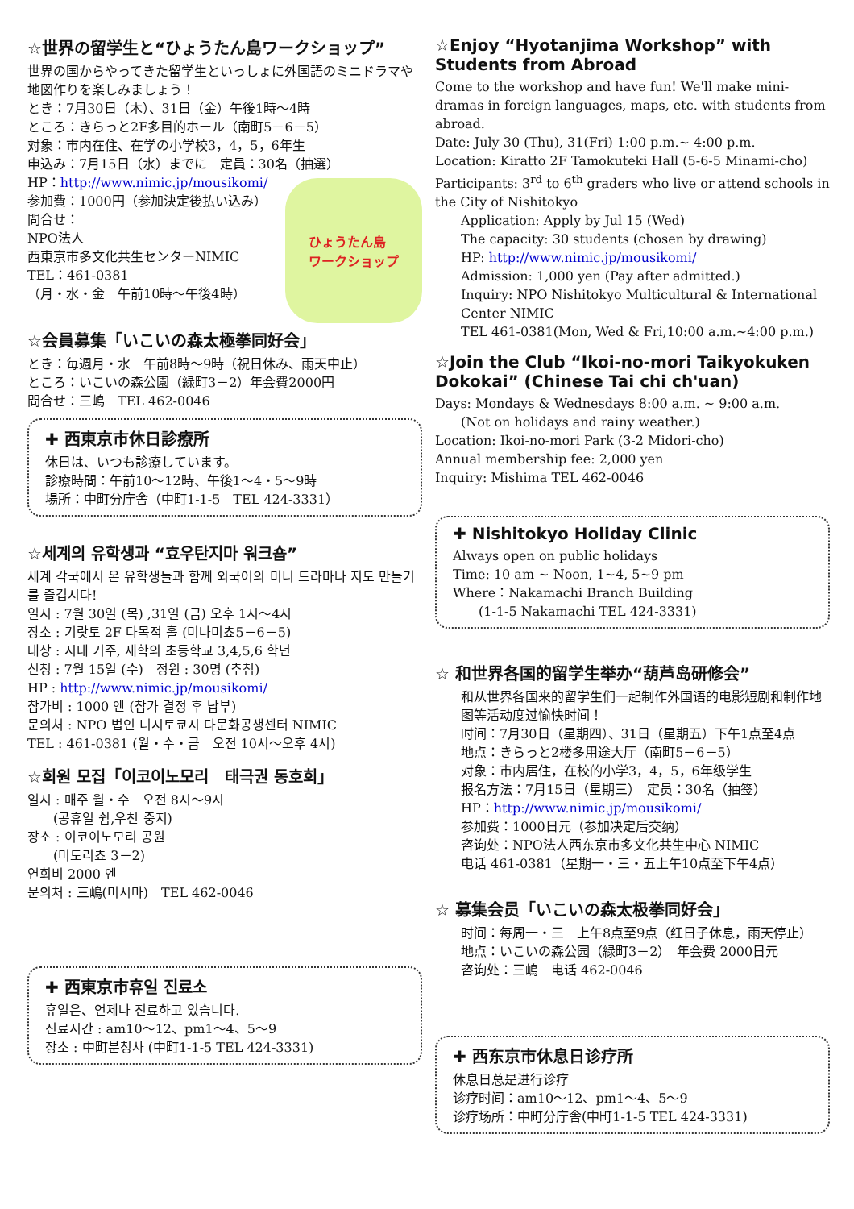☆世界の留学生と“ひょうたん島ワークショップ”
世界の国からやってきた留学生といっしょに外国語のミニドラマや地図作りを楽しみましょう！
とき：7月30日（木）、31日（金）午後1時～4時
ところ：きらっと2F多目的ホール（南町5－6－5）
対象：市内在住、在学の小学校3，4，5，6年生
申込み：7月15日（水）までに　定員：30名（抽選）
ひょうたん島
ワークショップ
HP：http://www.nimic.jp/mousikomi/
参加費：1000円（参加決定後払い込み）
問合せ：
NPO法人
西東京市多文化共生センターNIMIC
TEL：461-0381
（月・水・金　午前10時～午後4時）
☆会員募集「いこいの森太極拳同好会」
とき：毎週月・水　午前8時～9時（祝日休み、雨天中止）
ところ：いこいの森公園（緑町3－2）年会費2000円
問合せ：三嶋　TEL 462-0046
✚ 西東京市休日診療所
休日は、いつも診療しています。
診療時間：午前10～12時、午後1～4・5～9時
場所：中町分庁舎（中町1-1-5　TEL 424-3331）
☆세계의 유학생과 “효우탄지마 워크숍”
세계 각국에서 온 유학생들과 함께 외국어의 미니 드라마나 지도 만들기를 즐깁시다!
일시 : 7월 30일 (목) ,31일 (금) 오후 1시～4시
장소 : 기랏토 2F 다목적 홀 (미나미쵸5－6－5)
대상 : 시내 거주, 재학의 초등학교 3,4,5,6 학년
신청 : 7월 15일 (수)　정원 : 30명 (추첨)
HP : http://www.nimic.jp/mousikomi/
참가비 : 1000 엔 (참가 결정 후 납부)
문의처 : NPO 법인 니시토쿄시 다문화공생센터 NIMIC
TEL : 461-0381 (월・수・금　오전 10시～오후 4시)
☆회원 모집「이코이노모리　태극권 동호회」
일시 : 매주 월・수　오전 8시～9시
(공휴일 쉼,우천 중지)
장소 : 이코이노모리 공원
(미도리쵸 3－2)
연회비 2000 엔
문의처 : 三嶋(미시마)　TEL 462-0046
✚ 西東京市휴일 진료소
휴일은、언제나 진료하고 있습니다.
진료시간 : am10～12、pm1～4、5～9
장소 : 中町분청사 (中町1-1-5 TEL 424-3331)
☆Enjoy “Hyotanjima Workshop” with Students from Abroad
Come to the workshop and have fun! We'll make mini-dramas in foreign languages, maps, etc. with students from abroad.
Date: July 30 (Thu), 31(Fri) 1:00 p.m.~ 4:00 p.m.
Location: Kiratto 2F Tamokuteki Hall (5-6-5 Minami-cho)
Participants: 3<sup>rd</sup> to 6<sup>th</sup> graders who live or attend schools in the City of Nishitokyo
Application: Apply by Jul 15 (Wed)
The capacity: 30 students (chosen by drawing)
HP: http://www.nimic.jp/mousikomi/
Admission: 1,000 yen (Pay after admitted.)
Inquiry: NPO Nishitokyo Multicultural & International Center NIMIC
TEL 461-0381(Mon, Wed & Fri,10:00 a.m.~4:00 p.m.)
☆Join the Club “Ikoi-no-mori Taikyokuken Dokokai” (Chinese Tai chi ch'uan)
Days: Mondays & Wednesdays 8:00 a.m. ~ 9:00 a.m.
(Not on holidays and rainy weather.)
Location: Ikoi-no-mori Park (3-2 Midori-cho)
Annual membership fee: 2,000 yen
Inquiry: Mishima TEL 462-0046
✚ Nishitokyo Holiday Clinic
Always open on public holidays
Time: 10 am ~ Noon, 1~4, 5~9 pm
Where：Nakamachi Branch Building
(1-1-5 Nakamachi TEL 424-3331)
☆ 和世界各国的留学生举办“葫芦岛研修会”
和从世界各国来的留学生们一起制作外国语的电影短剧和制作地图等活动度过愉快时间！
时间：7月30日（星期四）、31日（星期五）下午1点至4点
地点：きらっと2楼多用途大厅（南町5－6－5）
对象：市内居住，在校的小学3，4，5，6年级学生
报名方法：7月15日（星期三）　定员：30名（抽签）
HP：http://www.nimic.jp/mousikomi/
参加费：1000日元（参加决定后交纳）
咨询处：NPO法人西东京市多文化共生中心 NIMIC
电话 461-0381（星期一・三・五上午10点至下午4点）
☆ 募集会员「いこいの森太极拳同好会」
时间：每周一・三　上午8点至9点（红日子休息，雨天停止）
地点：いこいの森公园（緑町3－2）　年会费 2000日元
咨询处：三嶋　电话 462-0046
✚ 西东京市休息日诊疗所
休息日总是进行诊疗
诊疗时间：am10～12、pm1～4、5～9
诊疗场所：中町分庁舎(中町1-1-5 TEL 424-3331)